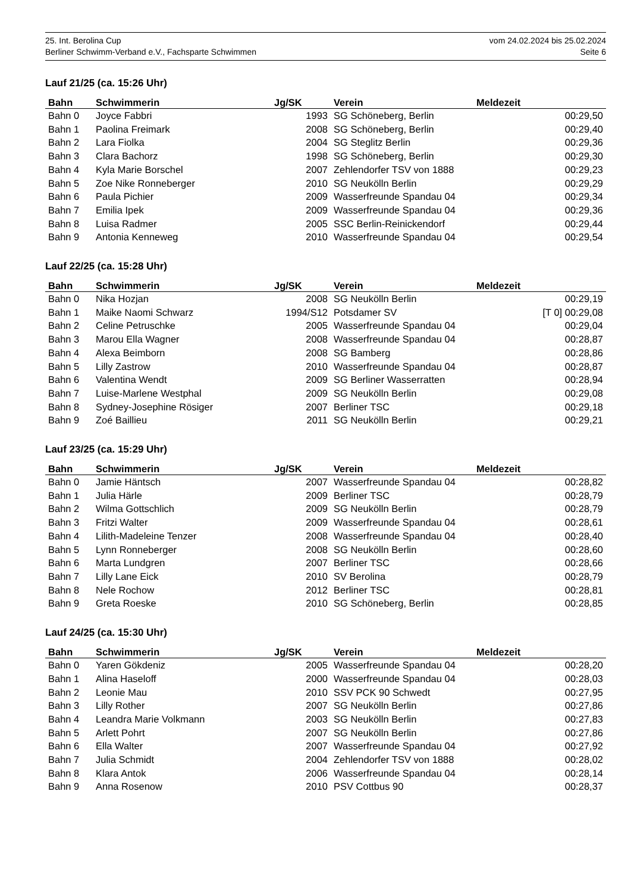25. Int. Berolina Cup vom 24.02.2024 bis 25.02.2024
Berliner Schwimm-Verband e.V., Fachsparte Schwimmen Seite 6
Lauf 21/25 (ca. 15:26 Uhr)
| Bahn | Schwimmerin | Jg/SK | Verein | Meldezeit |
| --- | --- | --- | --- | --- |
| Bahn 0 | Joyce Fabbri | 1993 | SG Schöneberg, Berlin | 00:29,50 |
| Bahn 1 | Paolina Freimark | 2008 | SG Schöneberg, Berlin | 00:29,40 |
| Bahn 2 | Lara Fiolka | 2004 | SG Steglitz Berlin | 00:29,36 |
| Bahn 3 | Clara Bachorz | 1998 | SG Schöneberg, Berlin | 00:29,30 |
| Bahn 4 | Kyla Marie Borschel | 2007 | Zehlendorfer TSV von 1888 | 00:29,23 |
| Bahn 5 | Zoe Nike Ronneberger | 2010 | SG Neukölln Berlin | 00:29,29 |
| Bahn 6 | Paula Pichier | 2009 | Wasserfreunde Spandau 04 | 00:29,34 |
| Bahn 7 | Emilia Ipek | 2009 | Wasserfreunde Spandau 04 | 00:29,36 |
| Bahn 8 | Luisa Radmer | 2005 | SSC Berlin-Reinickendorf | 00:29,44 |
| Bahn 9 | Antonia Kenneweg | 2010 | Wasserfreunde Spandau 04 | 00:29,54 |
Lauf 22/25 (ca. 15:28 Uhr)
| Bahn | Schwimmerin | Jg/SK | Verein | Meldezeit |
| --- | --- | --- | --- | --- |
| Bahn 0 | Nika Hozjan | 2008 | SG Neukölln Berlin | 00:29,19 |
| Bahn 1 | Maike Naomi Schwarz | 1994/S12 | Potsdamer SV | [T 0] 00:29,08 |
| Bahn 2 | Celine Petruschke | 2005 | Wasserfreunde Spandau 04 | 00:29,04 |
| Bahn 3 | Marou Ella Wagner | 2008 | Wasserfreunde Spandau 04 | 00:28,87 |
| Bahn 4 | Alexa Beimborn | 2008 | SG Bamberg | 00:28,86 |
| Bahn 5 | Lilly Zastrow | 2010 | Wasserfreunde Spandau 04 | 00:28,87 |
| Bahn 6 | Valentina Wendt | 2009 | SG Berliner Wasserratten | 00:28,94 |
| Bahn 7 | Luise-Marlene Westphal | 2009 | SG Neukölln Berlin | 00:29,08 |
| Bahn 8 | Sydney-Josephine Rösiger | 2007 | Berliner TSC | 00:29,18 |
| Bahn 9 | Zoé Baillieu | 2011 | SG Neukölln Berlin | 00:29,21 |
Lauf 23/25 (ca. 15:29 Uhr)
| Bahn | Schwimmerin | Jg/SK | Verein | Meldezeit |
| --- | --- | --- | --- | --- |
| Bahn 0 | Jamie Häntsch | 2007 | Wasserfreunde Spandau 04 | 00:28,82 |
| Bahn 1 | Julia Härle | 2009 | Berliner TSC | 00:28,79 |
| Bahn 2 | Wilma Gottschlich | 2009 | SG Neukölln Berlin | 00:28,79 |
| Bahn 3 | Fritzi Walter | 2009 | Wasserfreunde Spandau 04 | 00:28,61 |
| Bahn 4 | Lilith-Madeleine Tenzer | 2008 | Wasserfreunde Spandau 04 | 00:28,40 |
| Bahn 5 | Lynn Ronneberger | 2008 | SG Neukölln Berlin | 00:28,60 |
| Bahn 6 | Marta Lundgren | 2007 | Berliner TSC | 00:28,66 |
| Bahn 7 | Lilly Lane Eick | 2010 | SV Berolina | 00:28,79 |
| Bahn 8 | Nele Rochow | 2012 | Berliner TSC | 00:28,81 |
| Bahn 9 | Greta Roeske | 2010 | SG Schöneberg, Berlin | 00:28,85 |
Lauf 24/25 (ca. 15:30 Uhr)
| Bahn | Schwimmerin | Jg/SK | Verein | Meldezeit |
| --- | --- | --- | --- | --- |
| Bahn 0 | Yaren Gökdeniz | 2005 | Wasserfreunde Spandau 04 | 00:28,20 |
| Bahn 1 | Alina Haseloff | 2000 | Wasserfreunde Spandau 04 | 00:28,03 |
| Bahn 2 | Leonie Mau | 2010 | SSV PCK 90 Schwedt | 00:27,95 |
| Bahn 3 | Lilly Rother | 2007 | SG Neukölln Berlin | 00:27,86 |
| Bahn 4 | Leandra Marie Volkmann | 2003 | SG Neukölln Berlin | 00:27,83 |
| Bahn 5 | Arlett Pohrt | 2007 | SG Neukölln Berlin | 00:27,86 |
| Bahn 6 | Ella Walter | 2007 | Wasserfreunde Spandau 04 | 00:27,92 |
| Bahn 7 | Julia Schmidt | 2004 | Zehlendorfer TSV von 1888 | 00:28,02 |
| Bahn 8 | Klara Antok | 2006 | Wasserfreunde Spandau 04 | 00:28,14 |
| Bahn 9 | Anna Rosenow | 2010 | PSV Cottbus 90 | 00:28,37 |